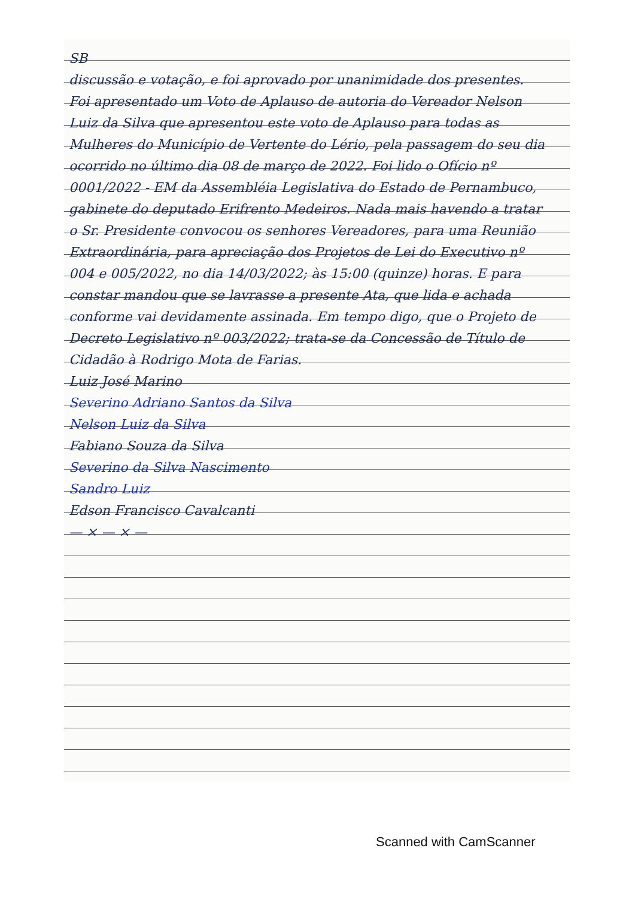SB
discussão e votação, e foi aprovado por unanimidade dos presentes. Foi apresentado um Voto de Aplauso de autoria do Vereador Nelson Luiz da Silva que apresentou este voto de Aplauso para todas as Mulheres do Município de Vertente do Lério, pela passagem do seu dia ocorrido no último dia 08 de março de 2022. Foi lido o Ofício nº 0001/2022 - EM da Assembléia Legislativa do Estado de Pernambuco, gabinete do deputado Erifrento Medeiros. Nada mais havendo a tratar o Sr. Presidente convocou os senhores Vereadores, para uma Reunião Extraordinária, para apreciação dos Projetos de Lei do Executivo nº 004 e 005/2022, no dia 14/03/2022; às 15:00 (quinze) horas. E para constar mandou que se lavrasse a presente Ata, que lida e achada conforme vai devidamente assinada. Em tempo digo, que o Projeto de Decreto Legislativo nº 003/2022; trata-se da Concessão de Título de Cidadão à Rodrigo Mota de Farias.
Luiz José Marino
Severino Adriano Santos da Silva
Nelson Luiz da Silva
Fabiano Souza da Silva
Severino da Silva Nascimento
Sandro Luiz
Edson Francisco Cavalcanti
— × — × —
Scanned with CamScanner